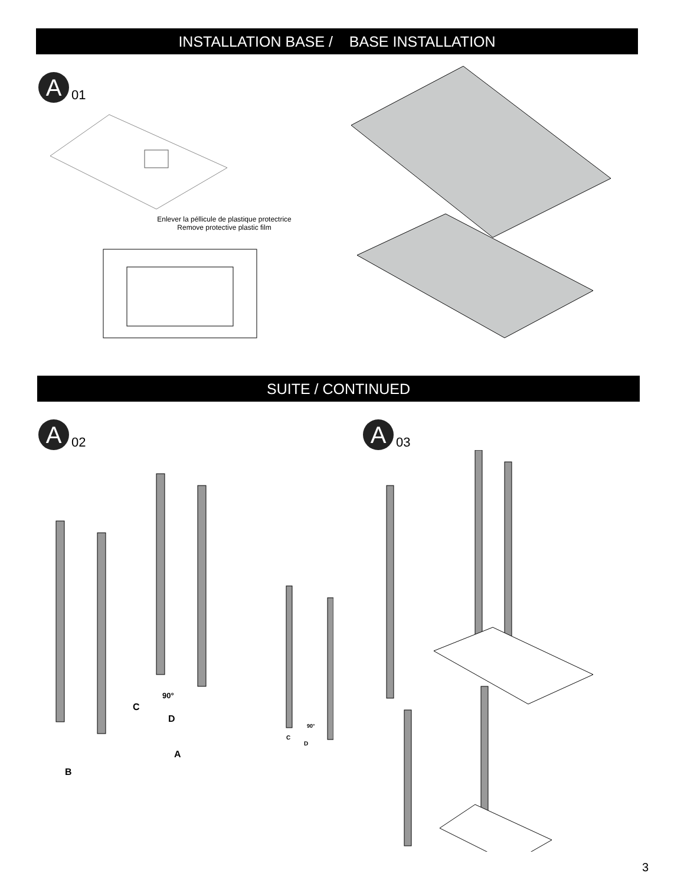INSTALLATION BASE / BASE INSTALLATION
A
01
Enlever la péllicule de plastique protectrice
Remove protective plastic film
SUITE / CONTINUED
A
02
90°
C
D
A
B
90°
C
D
A
03
3